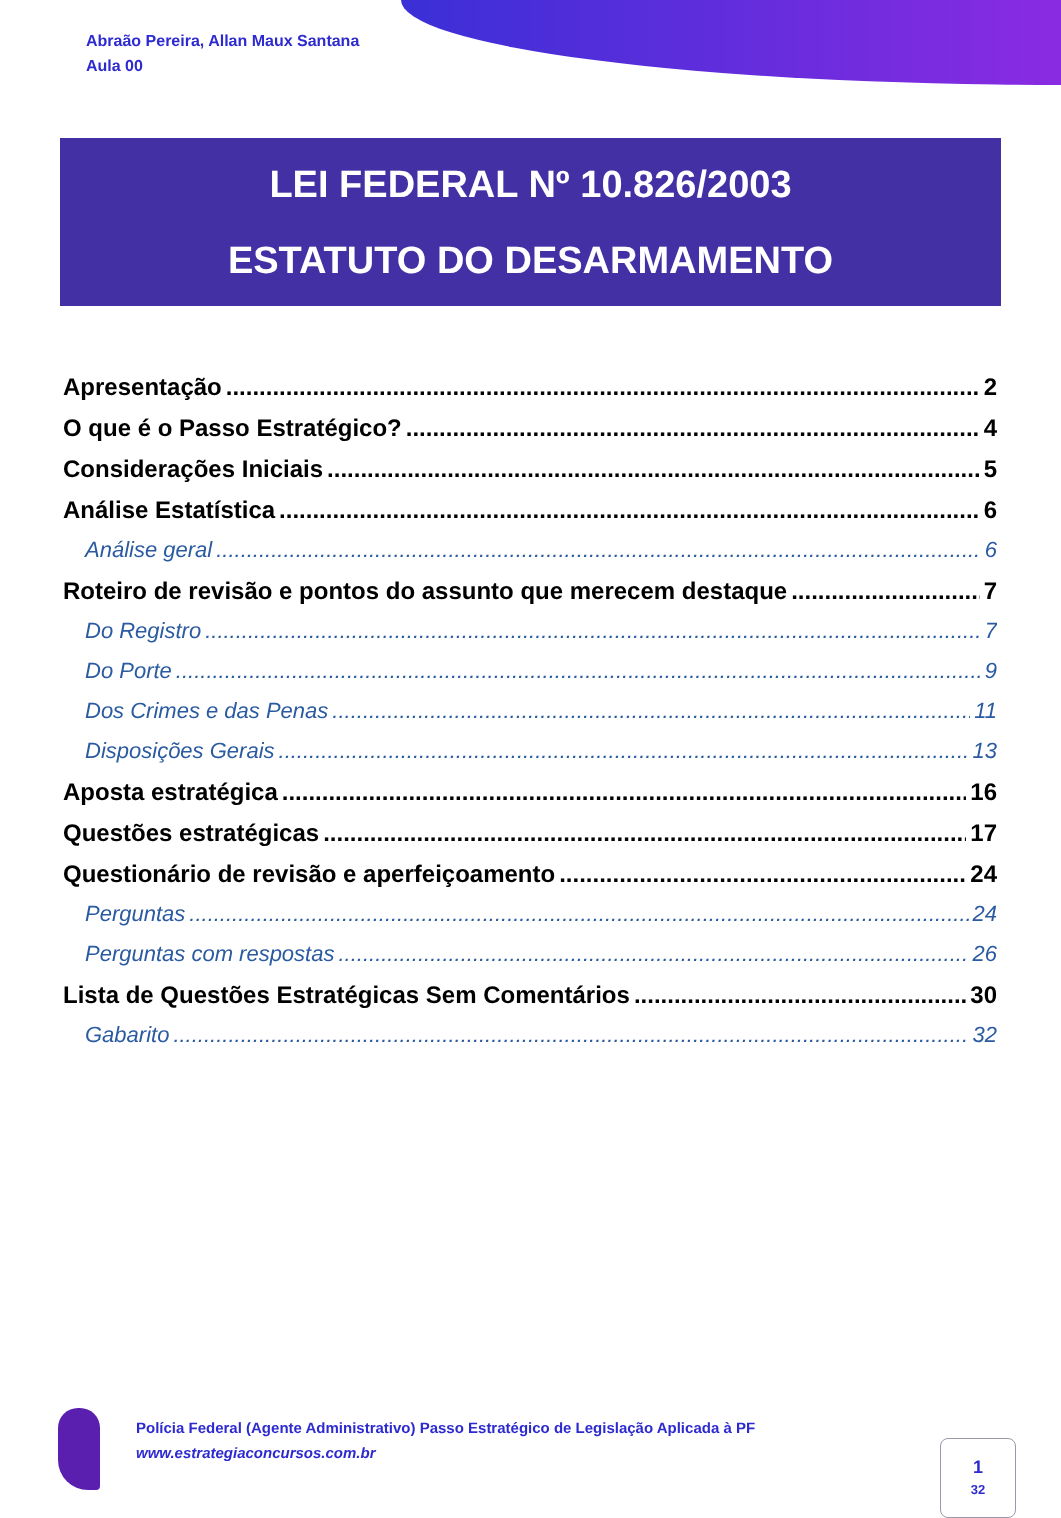Abraão Pereira, Allan Maux Santana
Aula 00
LEI FEDERAL Nº 10.826/2003
ESTATUTO DO DESARMAMENTO
Apresentação 2
O que é o Passo Estratégico? 4
Considerações Iniciais 5
Análise Estatística 6
Análise geral 6
Roteiro de revisão e pontos do assunto que merecem destaque 7
Do Registro 7
Do Porte 9
Dos Crimes e das Penas 11
Disposições Gerais 13
Aposta estratégica 16
Questões estratégicas 17
Questionário de revisão e aperfeiçoamento 24
Perguntas 24
Perguntas com respostas 26
Lista de Questões Estratégicas Sem Comentários 30
Gabarito 32
Polícia Federal (Agente Administrativo) Passo Estratégico de Legislação Aplicada à PF
www.estrategiaconcursos.com.br
1
32